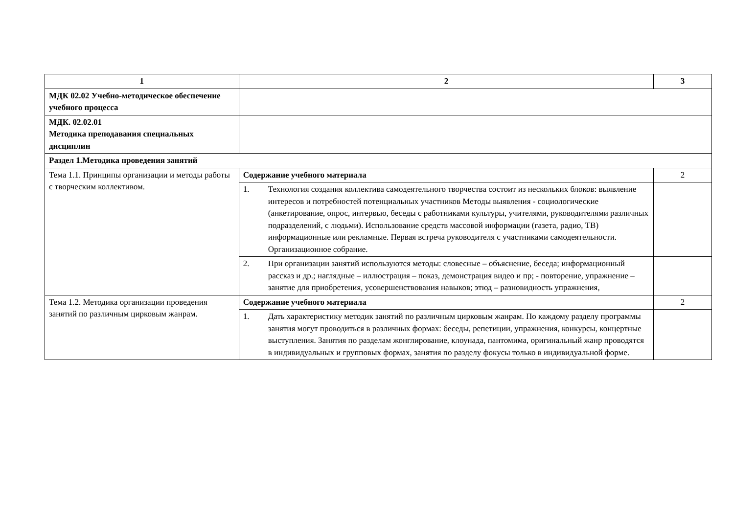| 1 | 2 | | 3 |
| МДК 02.02 Учебно-методическое обеспечение учебного процесса | | | |
| МДК. 02.02.01 Методика преподавания специальных дисциплин | | | |
| Раздел 1.Методика проведения занятий | | | |
| Тема 1.1. Принципы организации и методы работы с творческим коллективом. | Содержание учебного материала | | 2 |
| | 1. | Технология создания коллектива самодеятельного творчества состоит из нескольких блоков: выявление интересов и потребностей потенциальных участников Методы выявления - социологические (анкетирование, опрос, интервью, беседы с работниками культуры, учителями, руководителями различных подразделений, с людьми). Использование средств массовой информации (газета, радио, ТВ) информационные или рекламные. Первая встреча руководителя с участниками самодеятельности. Организационное собрание. | |
| | 2. | При организации занятий используются методы: словесные – объяснение, беседа; информационный рассказ и др.; наглядные – иллюстрация – показ, демонстрация видео и пр; - повторение, упражнение – занятие для приобретения, усовершенствования навыков; этюд – разновидность упражнения, | |
| Тема 1.2. Методика организации проведения занятий по различным цирковым жанрам. | Содержание учебного материала | | 2 |
| | 1. | Дать характеристику методик занятий по различным цирковым жанрам. По каждому разделу программы занятия могут проводиться в различных формах: беседы, репетиции, упражнения, конкурсы, концертные выступления. Занятия по разделам жонглирование, клоунада, пантомима, оригинальный жанр проводятся в индивидуальных и групповых формах, занятия по разделу фокусы только в индивидуальной форме. | |